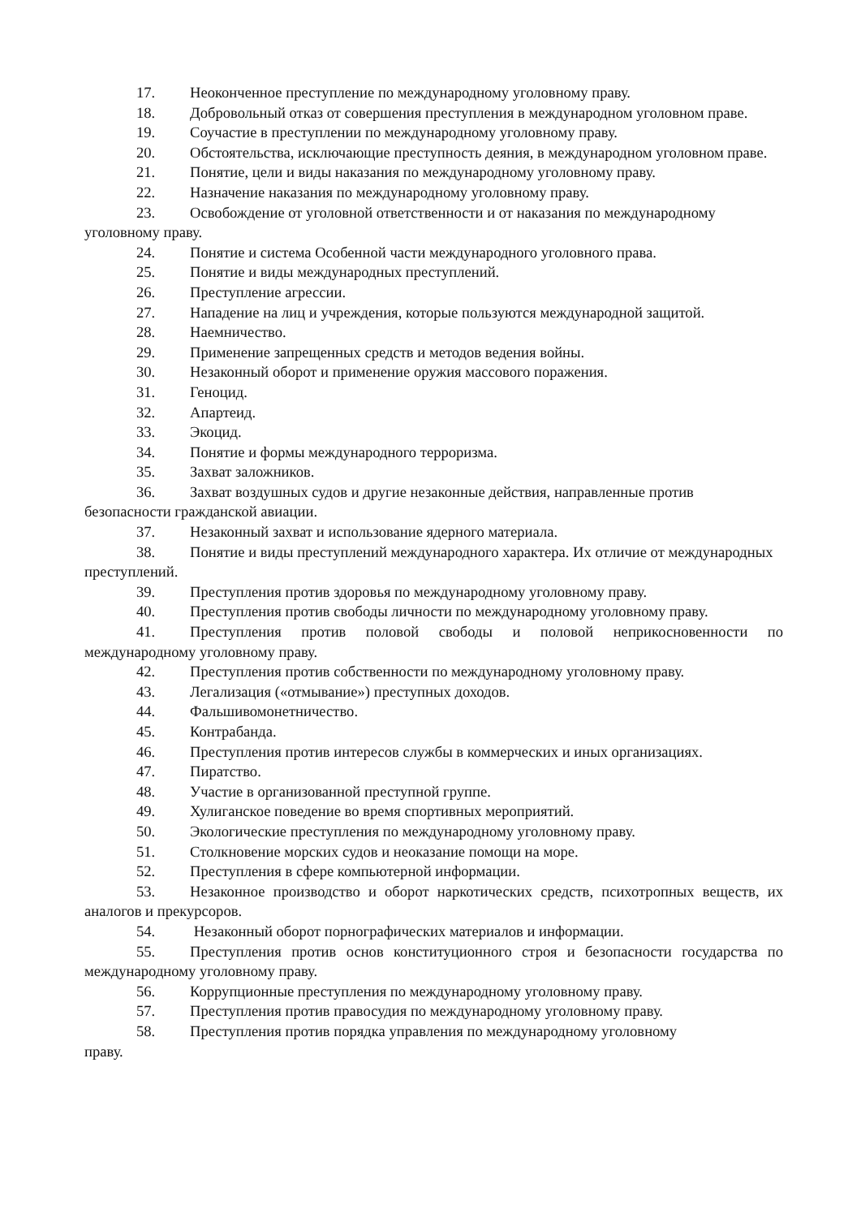17. Неоконченное преступление по международному уголовному праву.
18. Добровольный отказ от совершения преступления в международном уголовном праве.
19. Соучастие в преступлении по международному уголовному праву.
20. Обстоятельства, исключающие преступность деяния, в международном уголовном праве.
21. Понятие, цели и виды наказания по международному уголовному праву.
22. Назначение наказания по международному уголовному праву.
23. Освобождение от уголовной ответственности и от наказания по международному уголовному праву.
24. Понятие и система Особенной части международного уголовного права.
25. Понятие и виды международных преступлений.
26. Преступление агрессии.
27. Нападение на лиц и учреждения, которые пользуются международной защитой.
28. Наемничество.
29. Применение запрещенных средств и методов ведения войны.
30. Незаконный оборот и применение оружия массового поражения.
31. Геноцид.
32. Апартеид.
33. Экоцид.
34. Понятие и формы международного терроризма.
35. Захват заложников.
36. Захват воздушных судов и другие незаконные действия, направленные против безопасности гражданской авиации.
37. Незаконный захват и использование ядерного материала.
38. Понятие и виды преступлений международного характера. Их отличие от международных преступлений.
39. Преступления против здоровья по международному уголовному праву.
40. Преступления против свободы личности по международному уголовному праву.
41. Преступления против половой свободы и половой неприкосновенности по международному уголовному праву.
42. Преступления против собственности по международному уголовному праву.
43. Легализация («отмывание») преступных доходов.
44. Фальшивомонетничество.
45. Контрабанда.
46. Преступления против интересов службы в коммерческих и иных организациях.
47. Пиратство.
48. Участие в организованной преступной группе.
49. Хулиганское поведение во время спортивных мероприятий.
50. Экологические преступления по международному уголовному праву.
51. Столкновение морских судов и неоказание помощи на море.
52. Преступления в сфере компьютерной информации.
53. Незаконное производство и оборот наркотических средств, психотропных веществ, их аналогов и прекурсоров.
54. Незаконный оборот порнографических материалов и информации.
55. Преступления против основ конституционного строя и безопасности государства по международному уголовному праву.
56. Коррупционные преступления по международному уголовному праву.
57. Преступления против правосудия по международному уголовному праву.
58. Преступления против порядка управления по международному уголовному
праву.